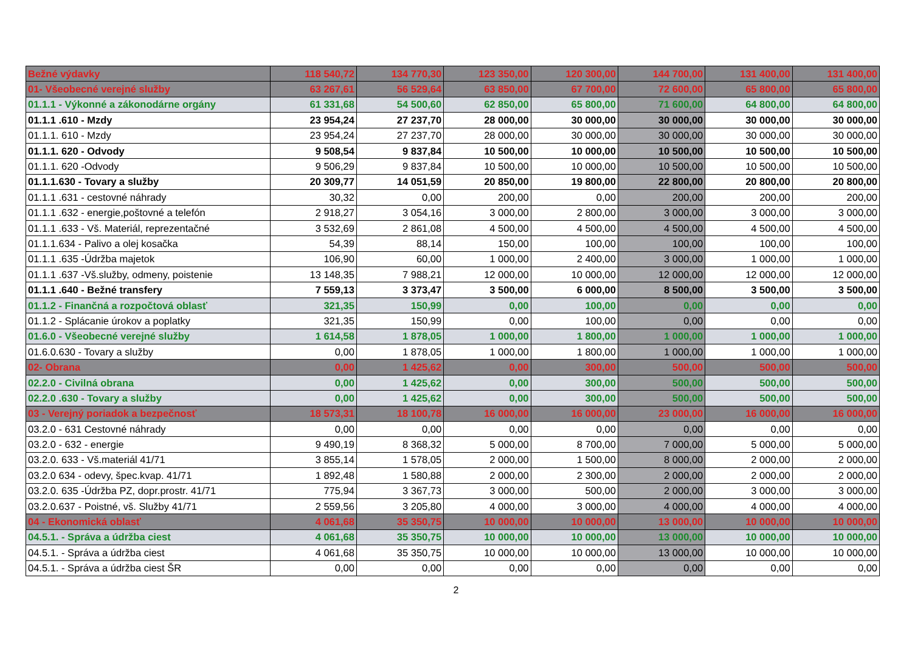| Bežné výdavky | 118 540,72 | 134 770,30 | 123 350,00 | 120 300,00 | 144 700,00 | 131 400,00 | 131 400,00 |
| 01- Všeobecné verejné služby | 63 267,61 | 56 529,64 | 63 850,00 | 67 700,00 | 72 600,00 | 65 800,00 | 65 800,00 |
| 01.1.1 - Výkonné a zákonodárne orgány | 61 331,68 | 54 500,60 | 62 850,00 | 65 800,00 | 71 600,00 | 64 800,00 | 64 800,00 |
| 01.1.1 .610 - Mzdy | 23 954,24 | 27 237,70 | 28 000,00 | 30 000,00 | 30 000,00 | 30 000,00 | 30 000,00 |
| 01.1.1. 610 - Mzdy | 23 954,24 | 27 237,70 | 28 000,00 | 30 000,00 | 30 000,00 | 30 000,00 | 30 000,00 |
| 01.1.1. 620 - Odvody | 9 508,54 | 9 837,84 | 10 500,00 | 10 000,00 | 10 500,00 | 10 500,00 | 10 500,00 |
| 01.1.1. 620 -Odvody | 9 506,29 | 9 837,84 | 10 500,00 | 10 000,00 | 10 500,00 | 10 500,00 | 10 500,00 |
| 01.1.1.630 - Tovary a služby | 20 309,77 | 14 051,59 | 20 850,00 | 19 800,00 | 22 800,00 | 20 800,00 | 20 800,00 |
| 01.1.1 .631 - cestovné náhrady | 30,32 | 0,00 | 200,00 | 0,00 | 200,00 | 200,00 | 200,00 |
| 01.1.1 .632 - energie,poštovné a telefón | 2 918,27 | 3 054,16 | 3 000,00 | 2 800,00 | 3 000,00 | 3 000,00 | 3 000,00 |
| 01.1.1 .633 - Vš. Materiál, reprezentačné | 3 532,69 | 2 861,08 | 4 500,00 | 4 500,00 | 4 500,00 | 4 500,00 | 4 500,00 |
| 01.1.1.634 - Palivo a olej kosačka | 54,39 | 88,14 | 150,00 | 100,00 | 100,00 | 100,00 | 100,00 |
| 01.1.1 .635 -Údržba majetok | 106,90 | 60,00 | 1 000,00 | 2 400,00 | 3 000,00 | 1 000,00 | 1 000,00 |
| 01.1.1 .637 -Vš.služby, odmeny, poistenie | 13 148,35 | 7 988,21 | 12 000,00 | 10 000,00 | 12 000,00 | 12 000,00 | 12 000,00 |
| 01.1.1 .640 - Bežné transfery | 7 559,13 | 3 373,47 | 3 500,00 | 6 000,00 | 8 500,00 | 3 500,00 | 3 500,00 |
| 01.1.2 - Finančná a rozpočtová oblasť | 321,35 | 150,99 | 0,00 | 100,00 | 0,00 | 0,00 | 0,00 |
| 01.1.2 - Splácanie úrokov a poplatky | 321,35 | 150,99 | 0,00 | 100,00 | 0,00 | 0,00 | 0,00 |
| 01.6.0 - Všeobecné verejné služby | 1 614,58 | 1 878,05 | 1 000,00 | 1 800,00 | 1 000,00 | 1 000,00 | 1 000,00 |
| 01.6.0.630 - Tovary a služby | 0,00 | 1 878,05 | 1 000,00 | 1 800,00 | 1 000,00 | 1 000,00 | 1 000,00 |
| 02- Obrana | 0,00 | 1 425,62 | 0,00 | 300,00 | 500,00 | 500,00 | 500,00 |
| 02.2.0 - Civilná obrana | 0,00 | 1 425,62 | 0,00 | 300,00 | 500,00 | 500,00 | 500,00 |
| 02.2.0 .630 - Tovary a služby | 0,00 | 1 425,62 | 0,00 | 300,00 | 500,00 | 500,00 | 500,00 |
| 03 - Verejný poriadok a bezpečnosť | 18 573,31 | 18 100,78 | 16 000,00 | 16 000,00 | 23 000,00 | 16 000,00 | 16 000,00 |
| 03.2.0 - 631 Cestovné náhrady | 0,00 | 0,00 | 0,00 | 0,00 | 0,00 | 0,00 | 0,00 |
| 03.2.0 - 632 - energie | 9 490,19 | 8 368,32 | 5 000,00 | 8 700,00 | 7 000,00 | 5 000,00 | 5 000,00 |
| 03.2.0. 633 - Vš.materiál 41/71 | 3 855,14 | 1 578,05 | 2 000,00 | 1 500,00 | 8 000,00 | 2 000,00 | 2 000,00 |
| 03.2.0 634 - odevy, špec.kvap. 41/71 | 1 892,48 | 1 580,88 | 2 000,00 | 2 300,00 | 2 000,00 | 2 000,00 | 2 000,00 |
| 03.2.0. 635 -Údržba PZ, dopr.prostr. 41/71 | 775,94 | 3 367,73 | 3 000,00 | 500,00 | 2 000,00 | 3 000,00 | 3 000,00 |
| 03.2.0.637 - Poistné, vš. Služby 41/71 | 2 559,56 | 3 205,80 | 4 000,00 | 3 000,00 | 4 000,00 | 4 000,00 | 4 000,00 |
| 04 - Ekonomická oblasť | 4 061,68 | 35 350,75 | 10 000,00 | 10 000,00 | 13 000,00 | 10 000,00 | 10 000,00 |
| 04.5.1. - Správa a údržba ciest | 4 061,68 | 35 350,75 | 10 000,00 | 10 000,00 | 13 000,00 | 10 000,00 | 10 000,00 |
| 04.5.1. - Správa a údržba ciest | 4 061,68 | 35 350,75 | 10 000,00 | 10 000,00 | 13 000,00 | 10 000,00 | 10 000,00 |
| 04.5.1. - Správa a údržba ciest ŠR | 0,00 | 0,00 | 0,00 | 0,00 | 0,00 | 0,00 | 0,00 |
2